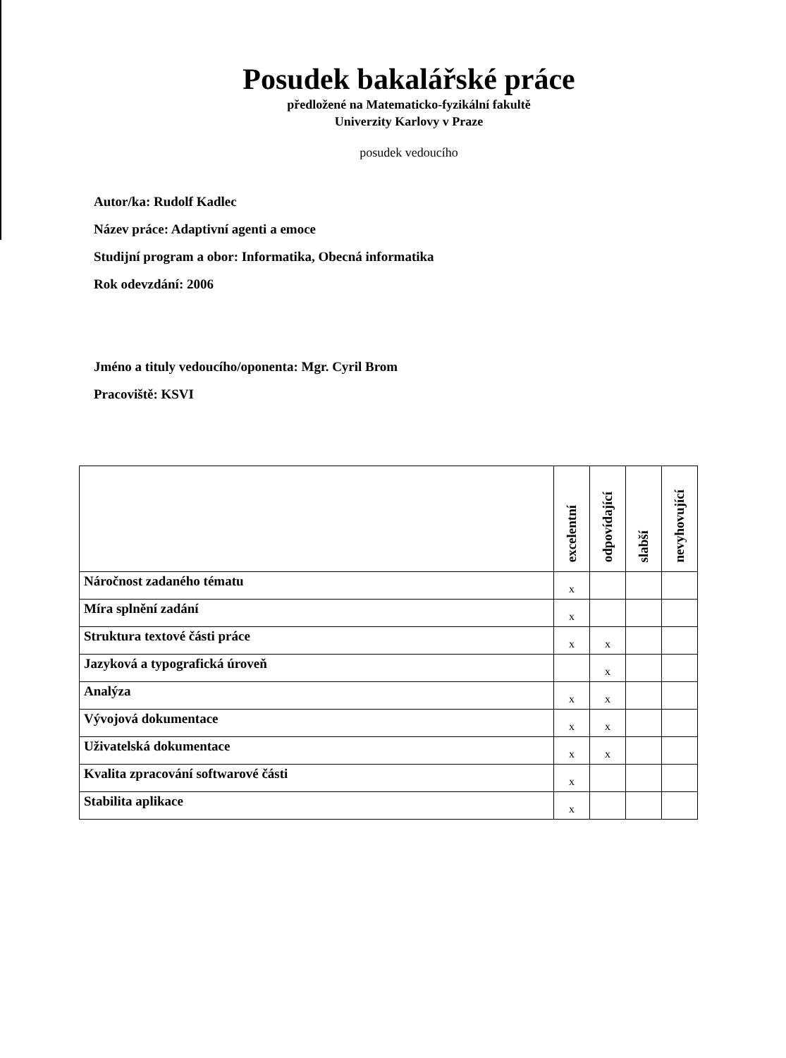Posudek bakalářské práce
předložené na Matematicko-fyzikální fakultě
Univerzity Karlovy v Praze
posudek vedoucího
Autor/ka: Rudolf Kadlec
Název práce: Adaptivní agenti a emoce
Studijní program a obor: Informatika, Obecná informatika
Rok odevzdání: 2006
Jméno a tituly vedoucího/oponenta: Mgr. Cyril Brom
Pracoviště: KSVI
| | excelentní | odpovídající | slabší | nevyhovující |
| --- | --- | --- | --- | --- |
| Náročnost zadaného tématu | x | | | |
| Míra splnění zadání | x | | | |
| Struktura textové části práce | x | x | | |
| Jazyková a typografická úroveň | | x | | |
| Analýza | x | x | | |
| Vývojová dokumentace | x | x | | |
| Uživatelská dokumentace | x | x | | |
| Kvalita zpracování softwarové části | x | | | |
| Stabilita aplikace | x | | | |